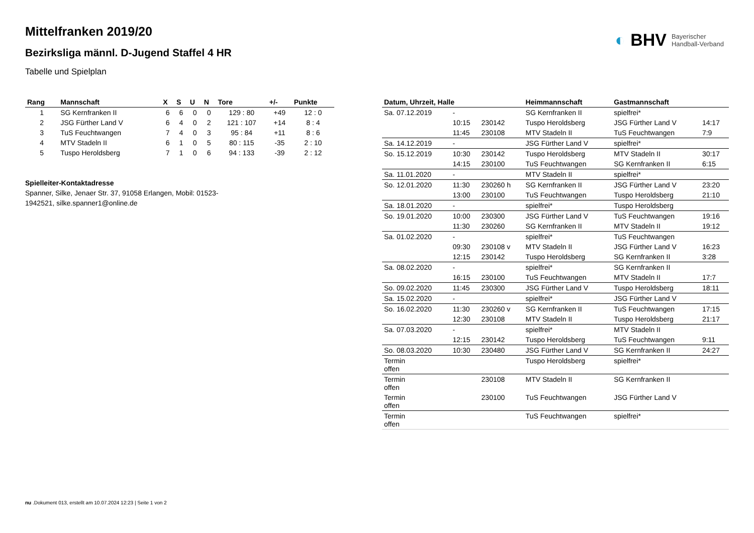◐ BHV Bayerischer
Handball-Verband
Mittelfranken 2019/20
Bezirksliga männl. D-Jugend Staffel 4 HR
Tabelle und Spielplan
| Rang | Mannschaft | X | S | U | N | Tore | +/- | Punkte |
| --- | --- | --- | --- | --- | --- | --- | --- | --- |
| 1 | SG Kernfranken II | 6 | 6 | 0 | 0 | 129 : 80 | +49 | 12 : 0 |
| 2 | JSG Fürther Land V | 6 | 4 | 0 | 2 | 121 : 107 | +14 | 8 : 4 |
| 3 | TuS Feuchtwangen | 7 | 4 | 0 | 3 | 95 : 84 | +11 | 8 : 6 |
| 4 | MTV Stadeln II | 6 | 1 | 0 | 5 | 80 : 115 | -35 | 2 : 10 |
| 5 | Tuspo Heroldsberg | 7 | 1 | 0 | 6 | 94 : 133 | -39 | 2 : 12 |
Spielleiter-Kontaktadresse
Spanner, Silke, Jenaer Str. 37, 91058 Erlangen, Mobil: 01523-1942521, silke.spanner1@online.de
| Datum, Uhrzeit, Halle | | | Heimmannschaft | Gastmannschaft | |
| --- | --- | --- | --- | --- | --- |
| Sa. 07.12.2019 | - | | SG Kernfranken II | spielfrei* | |
| | 10:15 | 230142 | Tuspo Heroldsberg | JSG Fürther Land V | 14:17 |
| | 11:45 | 230108 | MTV Stadeln II | TuS Feuchtwangen | 7:9 |
| Sa. 14.12.2019 | - | | JSG Fürther Land V | spielfrei* | |
| So. 15.12.2019 | 10:30 | 230142 | Tuspo Heroldsberg | MTV Stadeln II | 30:17 |
| | 14:15 | 230100 | TuS Feuchtwangen | SG Kernfranken II | 6:15 |
| Sa. 11.01.2020 | - | | MTV Stadeln II | spielfrei* | |
| So. 12.01.2020 | 11:30 | 230260 h | SG Kernfranken II | JSG Fürther Land V | 23:20 |
| | 13:00 | 230100 | TuS Feuchtwangen | Tuspo Heroldsberg | 21:10 |
| Sa. 18.01.2020 | - | | spielfrei* | Tuspo Heroldsberg | |
| So. 19.01.2020 | 10:00 | 230300 | JSG Fürther Land V | TuS Feuchtwangen | 19:16 |
| | 11:30 | 230260 | SG Kernfranken II | MTV Stadeln II | 19:12 |
| Sa. 01.02.2020 | - | | spielfrei* | TuS Feuchtwangen | |
| | 09:30 | 230108 v | MTV Stadeln II | JSG Fürther Land V | 16:23 |
| | 12:15 | 230142 | Tuspo Heroldsberg | SG Kernfranken II | 3:28 |
| Sa. 08.02.2020 | - | | spielfrei* | SG Kernfranken II | |
| | 16:15 | 230100 | TuS Feuchtwangen | MTV Stadeln II | 17:7 |
| So. 09.02.2020 | 11:45 | 230300 | JSG Fürther Land V | Tuspo Heroldsberg | 18:11 |
| Sa. 15.02.2020 | - | | spielfrei* | JSG Fürther Land V | |
| So. 16.02.2020 | 11:30 | 230260 v | SG Kernfranken II | TuS Feuchtwangen | 17:15 |
| | 12:30 | 230108 | MTV Stadeln II | Tuspo Heroldsberg | 21:17 |
| Sa. 07.03.2020 | - | | spielfrei* | MTV Stadeln II | |
| | 12:15 | 230142 | Tuspo Heroldsberg | TuS Feuchtwangen | 9:11 |
| So. 08.03.2020 | 10:30 | 230480 | JSG Fürther Land V | SG Kernfranken II | 24:27 |
| Termin offen | | | Tuspo Heroldsberg | spielfrei* | |
| Termin offen | | 230108 | MTV Stadeln II | SG Kernfranken II | |
| Termin offen | | 230100 | TuS Feuchtwangen | JSG Fürther Land V | |
| Termin offen | | | TuS Feuchtwangen | spielfrei* | |
nu .Dokument 013, erstellt am 10.07.2024 12:23 | Seite 1 von 2